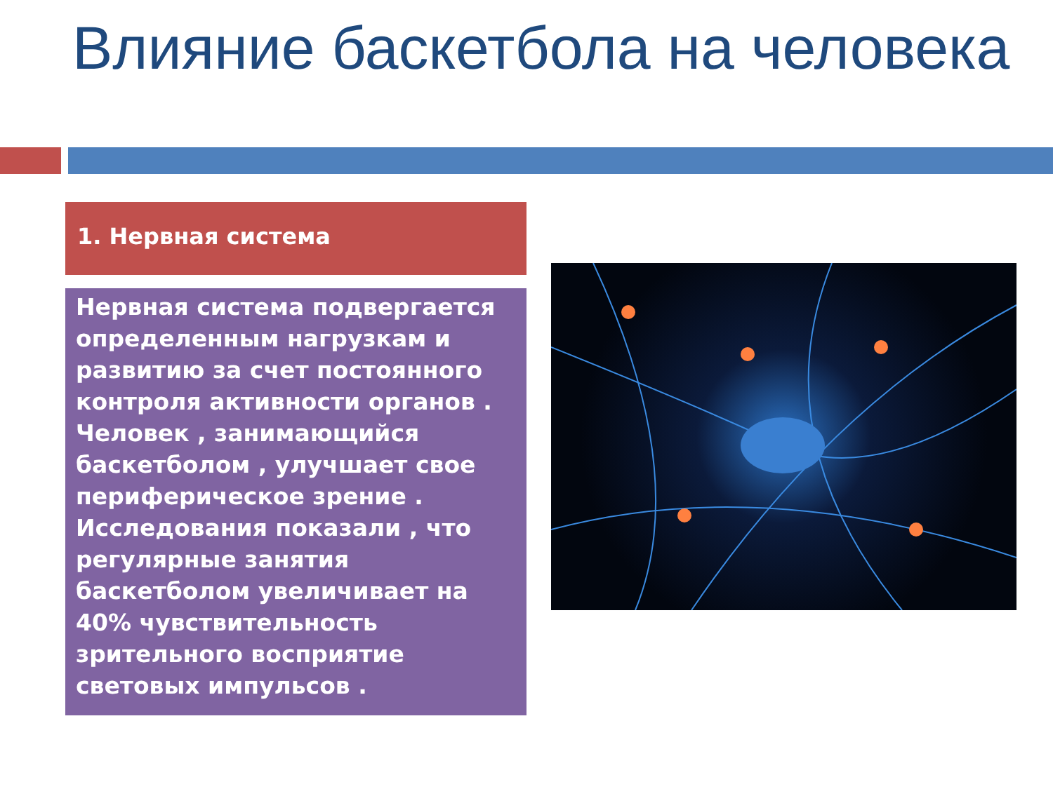Влияние баскетбола на человека
1. Нервная система
Нервная система подвергается определенным нагрузкам и развитию за счет постоянного контроля активности органов . Человек , занимающийся баскетболом , улучшает свое периферическое зрение . Исследования показали , что регулярные занятия баскетболом увеличивает на 40% чувствительность зрительного восприятие световых импульсов .